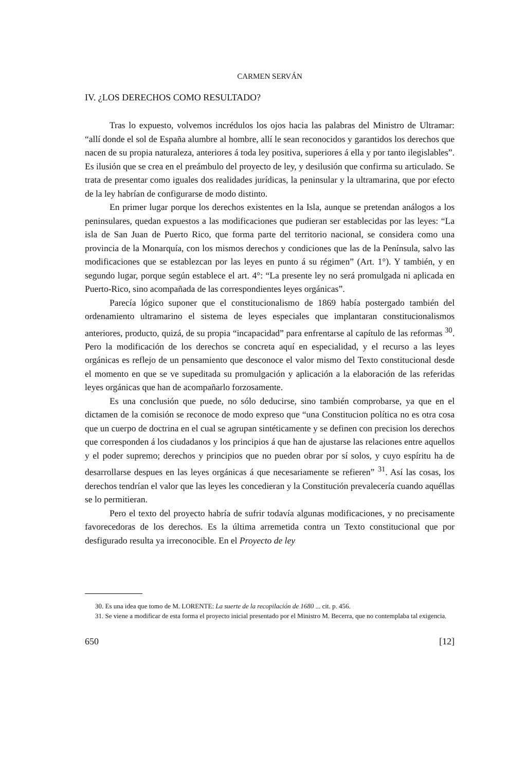CARMEN SERVÁN
IV. ¿LOS DERECHOS COMO RESULTADO?
Tras lo expuesto, volvemos incrédulos los ojos hacia las palabras del Ministro de Ultramar: “allí donde el sol de España alumbre al hombre, allí le sean reconocidos y garantidos los derechos que nacen de su propia naturaleza, anteriores á toda ley positiva, superiores á ella y por tanto ilegislables”. Es ilusión que se crea en el preámbulo del proyecto de ley, y desilusión que confirma su articulado. Se trata de presentar como iguales dos realidades jurídicas, la peninsular y la ultramarina, que por efecto de la ley habrían de configurarse de modo distinto.
En primer lugar porque los derechos existentes en la Isla, aunque se pretendan análogos a los peninsulares, quedan expuestos a las modificaciones que pudieran ser establecidas por las leyes: “La isla de San Juan de Puerto Rico, que forma parte del territorio nacional, se considera como una provincia de la Monarquía, con los mismos derechos y condiciones que las de la Península, salvo las modificaciones que se establezcan por las leyes en punto á su régimen” (Art. 1°). Y también, y en segundo lugar, porque según establece el art. 4°: “La presente ley no será promulgada ni aplicada en Puerto-Rico, sino acompañada de las correspondientes leyes orgánicas”.
Parecía lógico suponer que el constitucionalismo de 1869 había postergado también del ordenamiento ultramarino el sistema de leyes especiales que implantaran constitucionalismos anteriores, producto, quizá, de su propia “incapacidad” para enfrentarse al capítulo de las reformas <sup>30</sup>. Pero la modificación de los derechos se concreta aquí en especialidad, y el recurso a las leyes orgánicas es reflejo de un pensamiento que desconoce el valor mismo del Texto constitucional desde el momento en que se ve supeditada su promulgación y aplicación a la elaboración de las referidas leyes orgánicas que han de acompañarlo forzosamente.
Es una conclusión que puede, no sólo deducirse, sino también comprobarse, ya que en el dictamen de la comisión se reconoce de modo expreso que “una Constitucion política no es otra cosa que un cuerpo de doctrina en el cual se agrupan sintéticamente y se definen con precision los derechos que corresponden á los ciudadanos y los principios á que han de ajustarse las relaciones entre aquellos y el poder supremo; derechos y principios que no pueden obrar por sí solos, y cuyo espíritu ha de desarrollarse despues en las leyes orgánicas á que necesariamente se refieren” <sup>31</sup>. Así las cosas, los derechos tendrían el valor que las leyes les concedieran y la Constitución prevalecería cuando aquéllas se lo permitieran.
Pero el texto del proyecto habría de sufrir todavía algunas modificaciones, y no precisamente favorecedoras de los derechos. Es la última arremetida contra un Texto constitucional que por desfigurado resulta ya irreconocible. En el Proyecto de ley
30. Es una idea que tomo de M. LORENTE: La suerte de la recopilación de 1680 ... cit. p. 456.
31. Se viene a modificar de esta forma el proyecto inicial presentado por el Ministro M. Becerra, que no contemplaba tal exigencia.
650 [12]